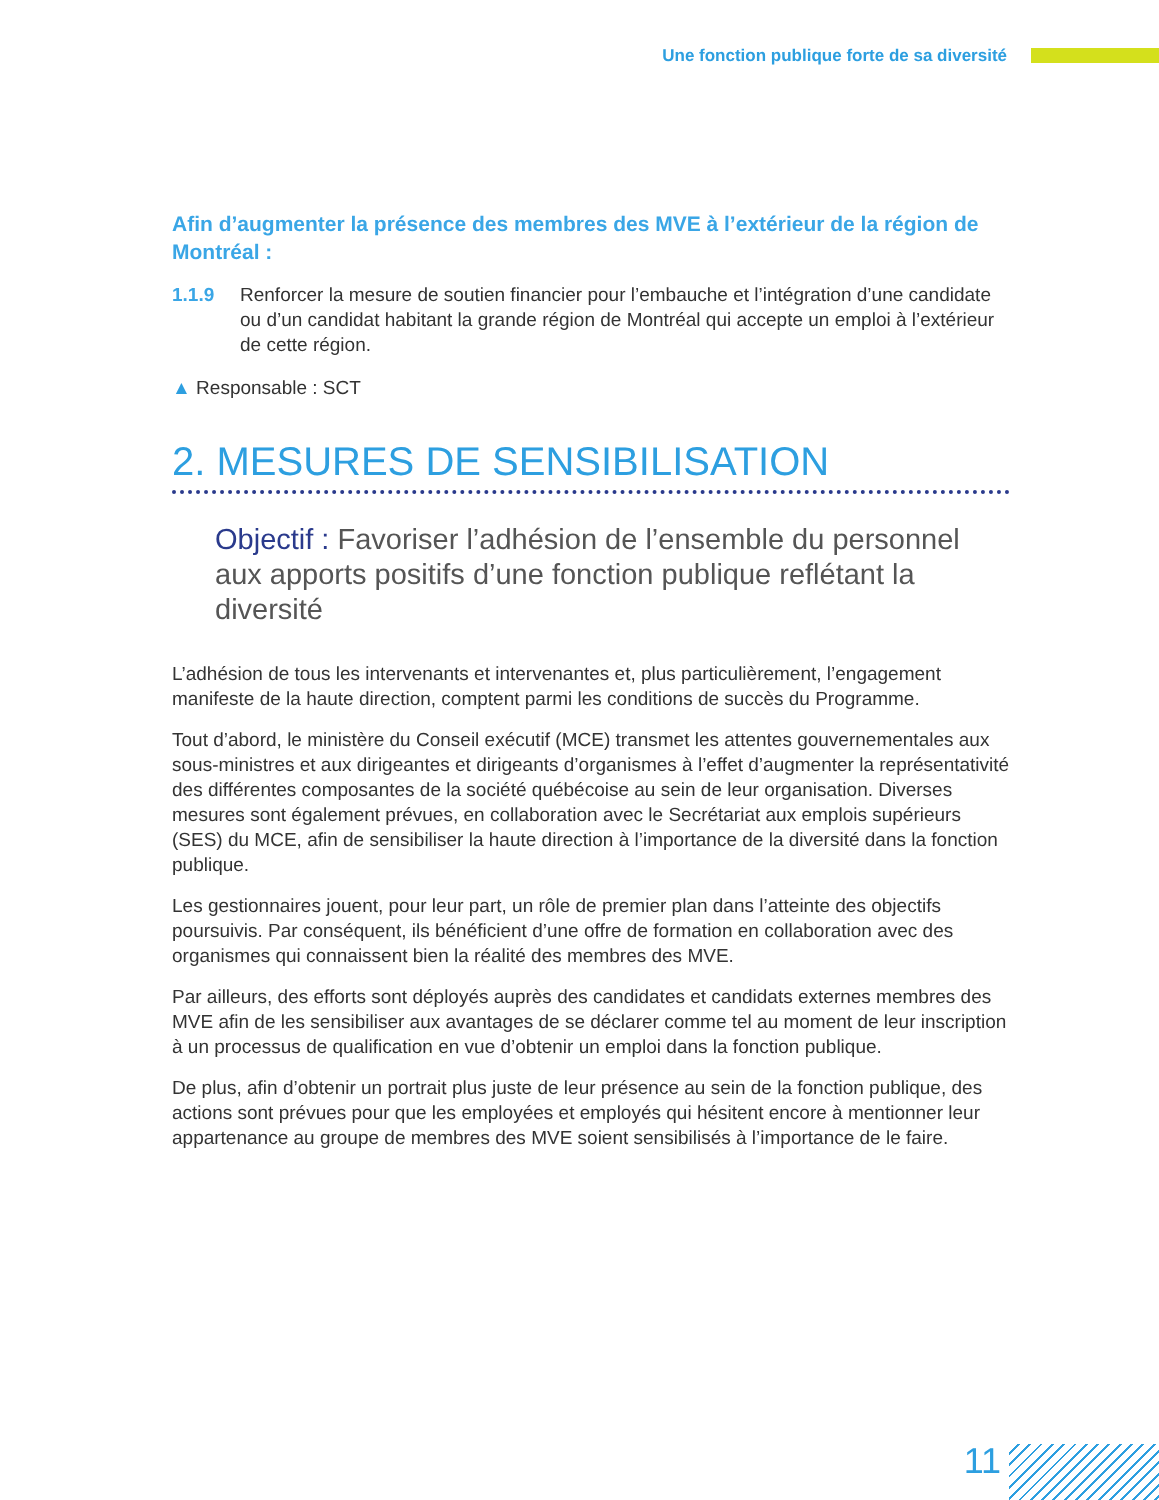Une fonction publique forte de sa diversité
Afin d’augmenter la présence des membres des MVE à l’extérieur de la région de Montréal :
1.1.9 Renforcer la mesure de soutien financier pour l’embauche et l’intégration d’une candidate ou d’un candidat habitant la grande région de Montréal qui accepte un emploi à l’extérieur de cette région.
▲ Responsable : SCT
2. MESURES DE SENSIBILISATION
Objectif : Favoriser l’adhésion de l’ensemble du personnel aux apports positifs d’une fonction publique reflétant la diversité
L’adhésion de tous les intervenants et intervenantes et, plus particulièrement, l’engagement manifeste de la haute direction, comptent parmi les conditions de succès du Programme.
Tout d’abord, le ministère du Conseil exécutif (MCE) transmet les attentes gouvernementales aux sous-ministres et aux dirigeantes et dirigeants d’organismes à l’effet d’augmenter la représentativité des différentes composantes de la société québécoise au sein de leur organisation. Diverses mesures sont également prévues, en collaboration avec le Secrétariat aux emplois supérieurs (SES) du MCE, afin de sensibiliser la haute direction à l’importance de la diversité dans la fonction publique.
Les gestionnaires jouent, pour leur part, un rôle de premier plan dans l’atteinte des objectifs poursuivis. Par conséquent, ils bénéficient d’une offre de formation en collaboration avec des organismes qui connaissent bien la réalité des membres des MVE.
Par ailleurs, des efforts sont déployés auprès des candidates et candidats externes membres des MVE afin de les sensibiliser aux avantages de se déclarer comme tel au moment de leur inscription à un processus de qualification en vue d’obtenir un emploi dans la fonction publique.
De plus, afin d’obtenir un portrait plus juste de leur présence au sein de la fonction publique, des actions sont prévues pour que les employées et employés qui hésitent encore à mentionner leur appartenance au groupe de membres des MVE soient sensibilisés à l’importance de le faire.
11